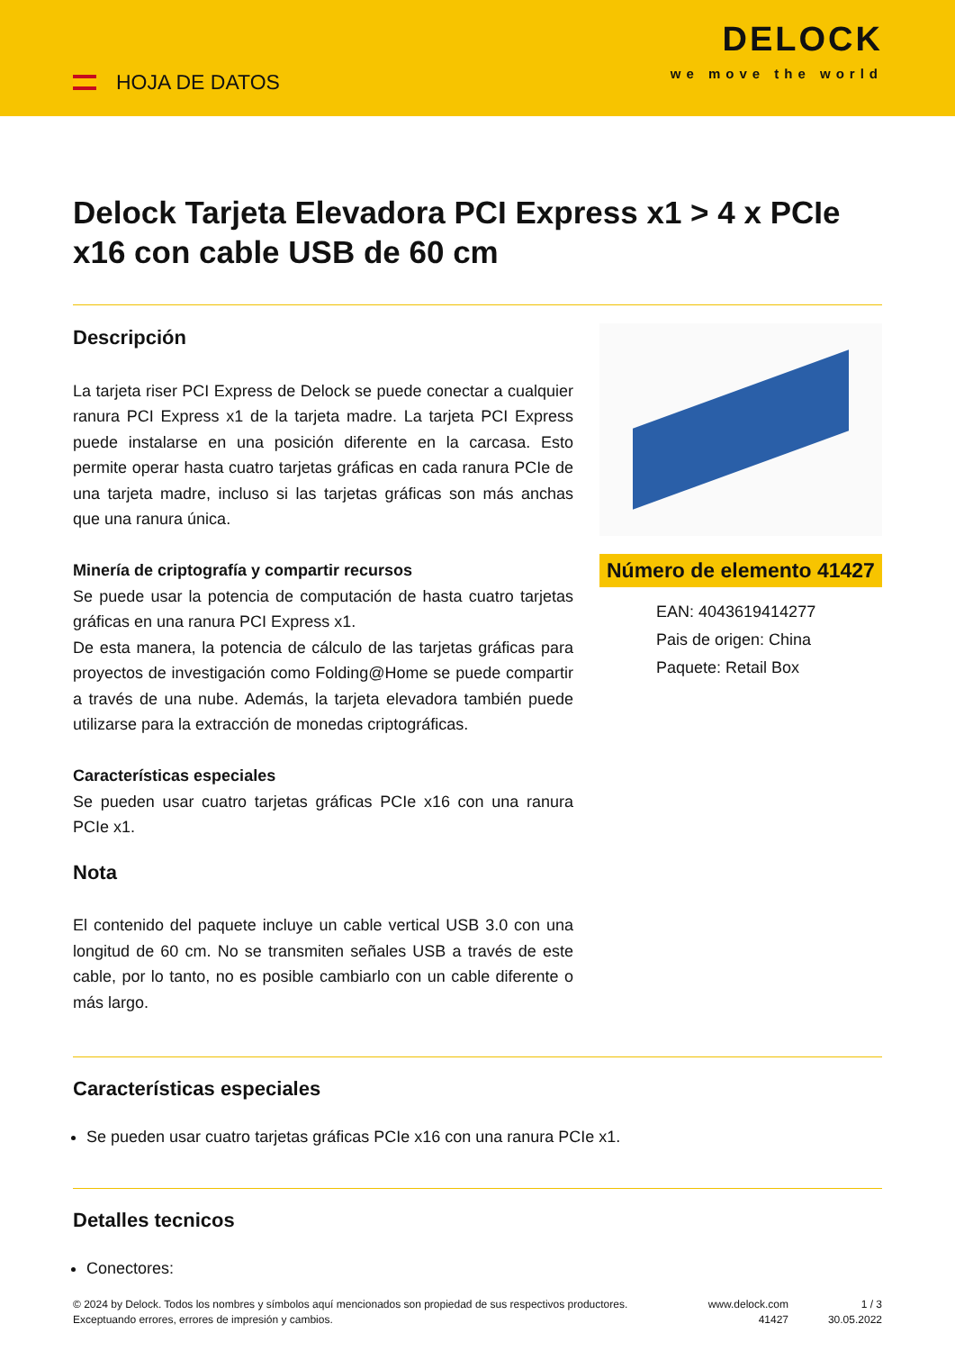HOJA DE DATOS
DELOCK
we move the world
Delock Tarjeta Elevadora PCI Express x1 > 4 x PCIe x16 con cable USB de 60 cm
Descripción
La tarjeta riser PCI Express de Delock se puede conectar a cualquier ranura PCI Express x1 de la tarjeta madre. La tarjeta PCI Express puede instalarse en una posición diferente en la carcasa. Esto permite operar hasta cuatro tarjetas gráficas en cada ranura PCIe de una tarjeta madre, incluso si las tarjetas gráficas son más anchas que una ranura única.
Minería de criptografía y compartir recursos
Se puede usar la potencia de computación de hasta cuatro tarjetas gráficas en una ranura PCI Express x1.
De esta manera, la potencia de cálculo de las tarjetas gráficas para proyectos de investigación como Folding@Home se puede compartir a través de una nube. Además, la tarjeta elevadora también puede utilizarse para la extracción de monedas criptográficas.
Características especiales
Se pueden usar cuatro tarjetas gráficas PCIe x16 con una ranura PCIe x1.
Nota
El contenido del paquete incluye un cable vertical USB 3.0 con una longitud de 60 cm. No se transmiten señales USB a través de este cable, por lo tanto, no es posible cambiarlo con un cable diferente o más largo.
Número de elemento 41427
EAN: 4043619414277
Pais de origen: China
Paquete: Retail Box
Características especiales
Se pueden usar cuatro tarjetas gráficas PCIe x16 con una ranura PCIe x1.
Detalles tecnicos
Conectores:
© 2024 by Delock. Todos los nombres y símbolos aquí mencionados son propiedad de sus respectivos productores. Exceptuando errores, errores de impresión y cambios.
www.delock.com
41427
1 / 3
30.05.2022